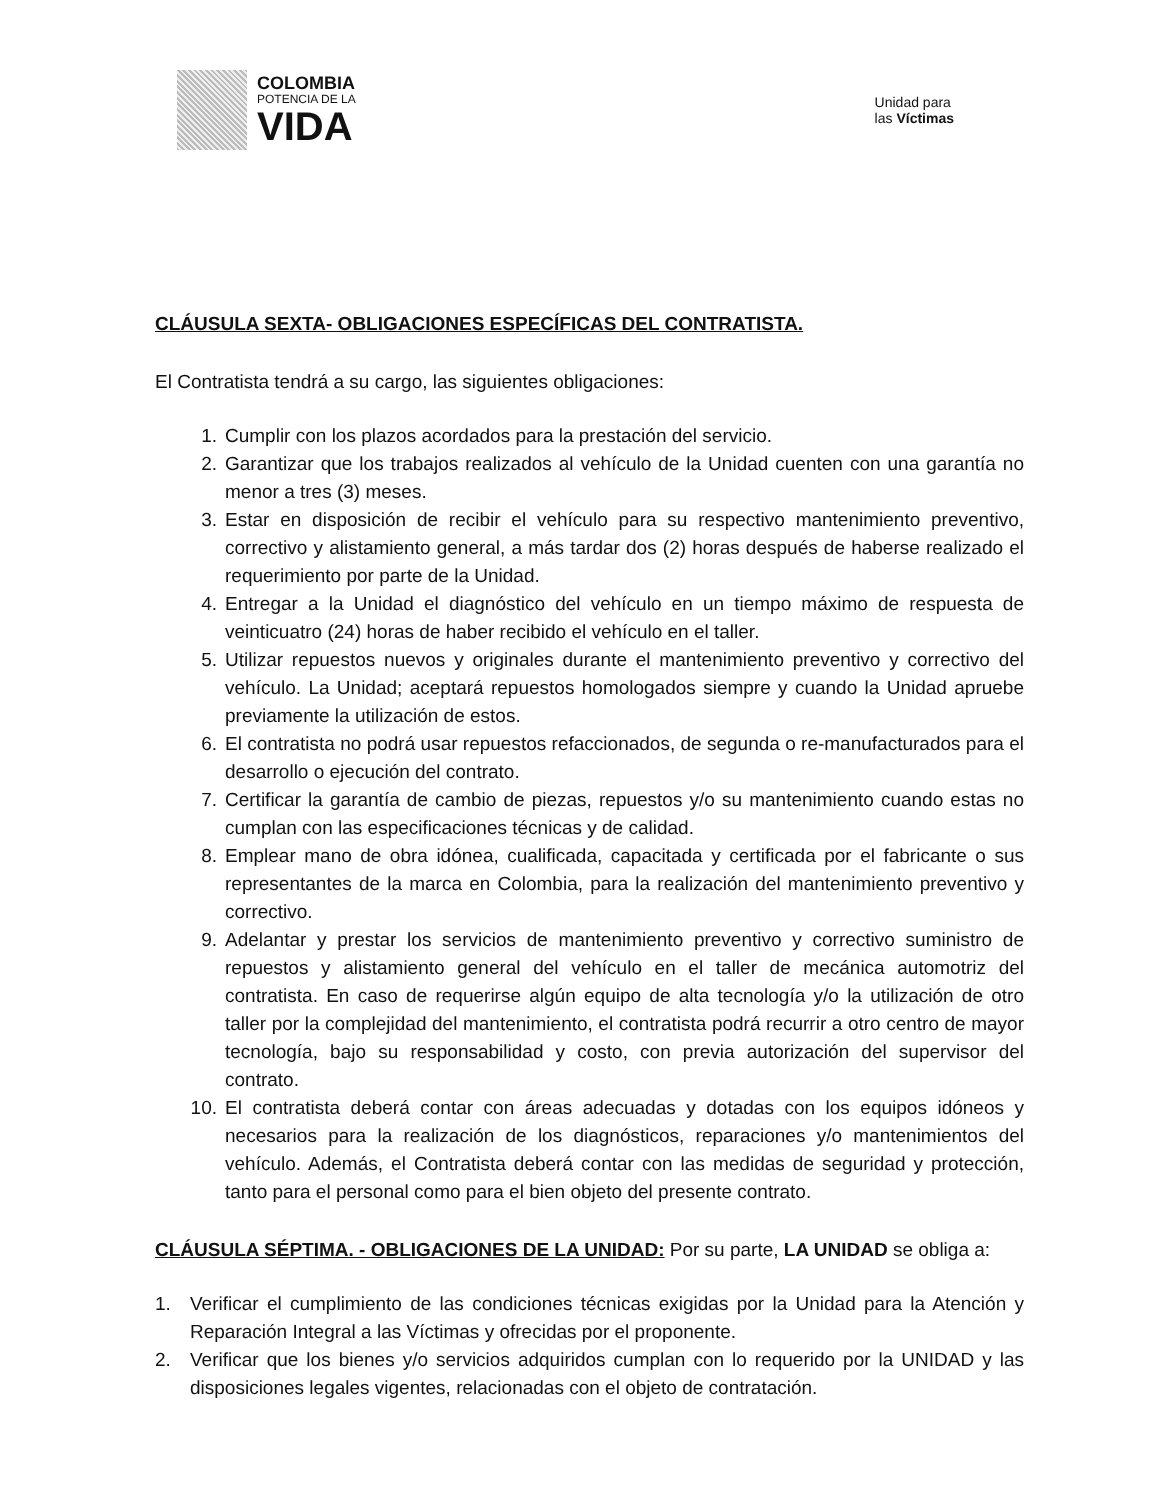COLOMBIA
POTENCIA DE LA
VIDA
Unidad para
las Víctimas
CLÁUSULA SEXTA- OBLIGACIONES ESPECÍFICAS DEL CONTRATISTA.
El Contratista tendrá a su cargo, las siguientes obligaciones:
1. Cumplir con los plazos acordados para la prestación del servicio.
2. Garantizar que los trabajos realizados al vehículo de la Unidad cuenten con una garantía no menor a tres (3) meses.
3. Estar en disposición de recibir el vehículo para su respectivo mantenimiento preventivo, correctivo y alistamiento general, a más tardar dos (2) horas después de haberse realizado el requerimiento por parte de la Unidad.
4. Entregar a la Unidad el diagnóstico del vehículo en un tiempo máximo de respuesta de veinticuatro (24) horas de haber recibido el vehículo en el taller.
5. Utilizar repuestos nuevos y originales durante el mantenimiento preventivo y correctivo del vehículo. La Unidad; aceptará repuestos homologados siempre y cuando la Unidad apruebe previamente la utilización de estos.
6. El contratista no podrá usar repuestos refaccionados, de segunda o re-manufacturados para el desarrollo o ejecución del contrato.
7. Certificar la garantía de cambio de piezas, repuestos y/o su mantenimiento cuando estas no cumplan con las especificaciones técnicas y de calidad.
8. Emplear mano de obra idónea, cualificada, capacitada y certificada por el fabricante o sus representantes de la marca en Colombia, para la realización del mantenimiento preventivo y correctivo.
9. Adelantar y prestar los servicios de mantenimiento preventivo y correctivo suministro de repuestos y alistamiento general del vehículo en el taller de mecánica automotriz del contratista. En caso de requerirse algún equipo de alta tecnología y/o la utilización de otro taller por la complejidad del mantenimiento, el contratista podrá recurrir a otro centro de mayor tecnología, bajo su responsabilidad y costo, con previa autorización del supervisor del contrato.
10. El contratista deberá contar con áreas adecuadas y dotadas con los equipos idóneos y necesarios para la realización de los diagnósticos, reparaciones y/o mantenimientos del vehículo. Además, el Contratista deberá contar con las medidas de seguridad y protección, tanto para el personal como para el bien objeto del presente contrato.
CLÁUSULA SÉPTIMA. - OBLIGACIONES DE LA UNIDAD: Por su parte, LA UNIDAD se obliga a:
1. Verificar el cumplimiento de las condiciones técnicas exigidas por la Unidad para la Atención y Reparación Integral a las Víctimas y ofrecidas por el proponente.
2. Verificar que los bienes y/o servicios adquiridos cumplan con lo requerido por la UNIDAD y las disposiciones legales vigentes, relacionadas con el objeto de contratación.